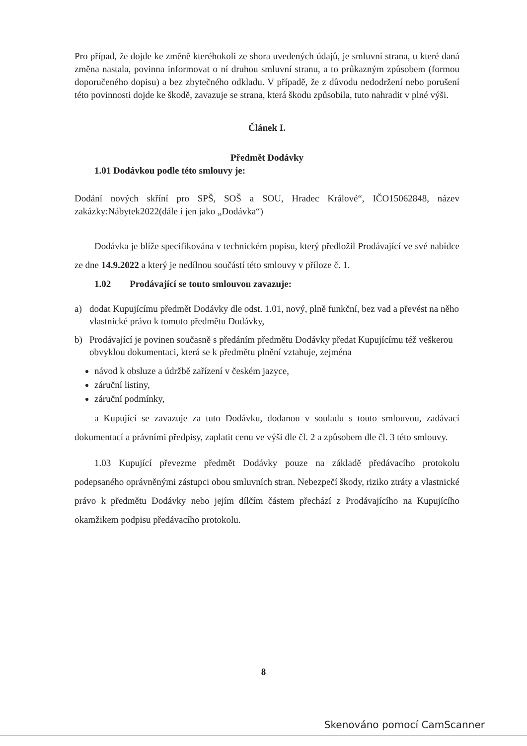Pro případ, že dojde ke změně kteréhokoli ze shora uvedených údajů, je smluvní strana, u které daná změna nastala, povinna informovat o ní druhou smluvní stranu, a to průkazným způsobem (formou doporučeného dopisu) a bez zbytečného odkladu. V případě, že z důvodu nedodržení nebo porušení této povinnosti dojde ke škodě, zavazuje se strana, která škodu způsobila, tuto nahradit v plné výši.
Článek I.
Předmět Dodávky
1.01 Dodávkou podle této smlouvy je:
Dodání nových skříní pro SPŠ, SOŠ a SOU, Hradec Králové“, IČO15062848, název zakázky:Nábytek2022(dále i jen jako „Dodávka“)
Dodávka je blíže specifikována v technickém popisu, který předložil Prodávající ve své nabídce ze dne 14.9.2022 a který je nedílnou součástí této smlouvy v příloze č. 1.
1.02 Prodávající se touto smlouvou zavazuje:
a) dodat Kupujícímu předmět Dodávky dle odst. 1.01, nový, plně funkční, bez vad a převést na něho vlastnické právo k tomuto předmětu Dodávky,
b) Prodávající je povinen současně s předáním předmětu Dodávky předat Kupujícímu též veškerou obvyklou dokumentaci, která se k předmětu plnění vztahuje, zejména
návod k obsluze a údržbě zařízení v českém jazyce,
záruční listiny,
záruční podmínky,
a Kupující se zavazuje za tuto Dodávku, dodanou v souladu s touto smlouvou, zadávací dokumentací a právními předpisy, zaplatit cenu ve výši dle čl. 2 a způsobem dle čl. 3 této smlouvy.
1.03 Kupující převezme předmět Dodávky pouze na základě předávacího protokolu podepsaného oprávněnými zástupci obou smluvních stran. Nebezpečí škody, riziko ztráty a vlastnické právo k předmětu Dodávky nebo jejím dílčím částem přechází z Prodávajícího na Kupujícího okamžikem podpisu předávacího protokolu.
8
Skenováno pomocí CamScanner